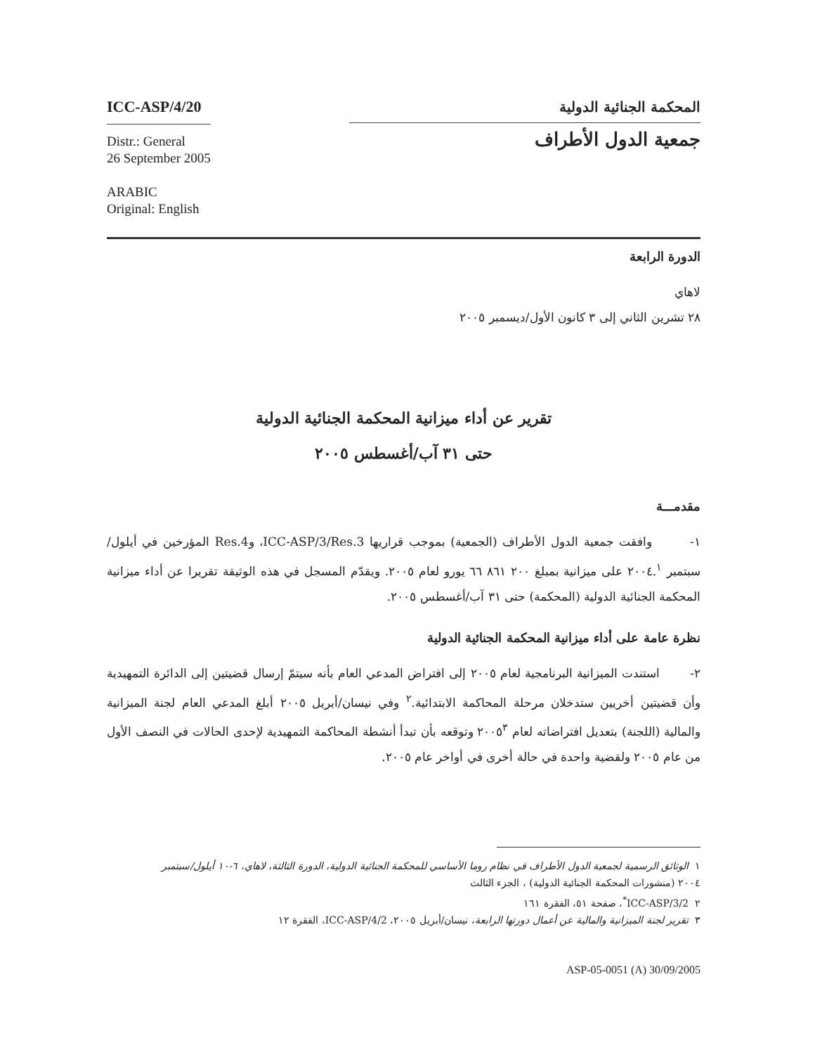ICC-ASP/4/20
Distr.: General
26 September 2005
ARABIC
Original: English
المحكمة الجنائية الدولية
جمعية الدول الأطراف
الدورة الرابعة
لاهاي
٢٨ تشرين الثاني إلى ٣ كانون الأول/ديسمبر ٢٠٠٥
تقرير عن أداء ميزانية المحكمة الجنائية الدولية
حتى ٣١ آب/أغسطس ٢٠٠٥
مقدمـــة
١- وافقت جمعية الدول الأطراف (الجمعية) بموجب قراريها ICC-ASP/3/Res.3، وRes.4 المؤرخين في أيلول/سبتمبر ٢٠٠٤.<sup>١</sup> على ميزانية بمبلغ ٢٠٠ ٨٦١ ٦٦ يورو لعام ٢٠٠٥. ويقدّم المسجل في هذه الوثيقة تقريرا عن أداء ميزانية المحكمة الجنائية الدولية (المحكمة) حتى ٣١ آب/أغسطس ٢٠٠٥.
نظرة عامة على أداء ميزانية المحكمة الجنائية الدولية
٢- استندت الميزانية البرنامجية لعام ٢٠٠٥ إلى افتراض المدعي العام بأنه سيتمّ إرسال قضيتين إلى الدائرة التمهيدية وأن قضيتين أخريين ستدخلان مرحلة المحاكمة الابتدائية.<sup>٢</sup> وفي نيسان/أبريل ٢٠٠٥ أبلغ المدعي العام لجنة الميزانية والمالية (اللجنة) بتعديل افتراضاته لعام ٢٠٠٥<sup>٣</sup> وتوقعه بأن تبدأ أنشطة المحاكمة التمهيدية لإحدى الحالات في النصف الأول من عام ٢٠٠٥ ولقضية واحدة في حالة أخرى في أواخر عام ٢٠٠٥.
١ الوثائق الرسمية لجمعية الدول الأطراف في نظام روما الأساسي للمحكمة الجنائية الدولية، الدورة الثالثة، لاهاي، ٦-١٠ أيلول/سبتمبر
٢٠٠٤ (منشورات المحكمة الجنائية الدولية) ، الجزء الثالث
٢ ICC-ASP/3/2<sup>*</sup>، صفحة ٥١، الفقرة ١٦١
٣ تقرير لجنة الميزانية والمالية عن أعمال دورتها الرابعة، نيسان/أبريل ٢٠٠٥، ICC-ASP/4/2، الفقرة ١٢
ASP-05-0051 (A) 30/09/2005